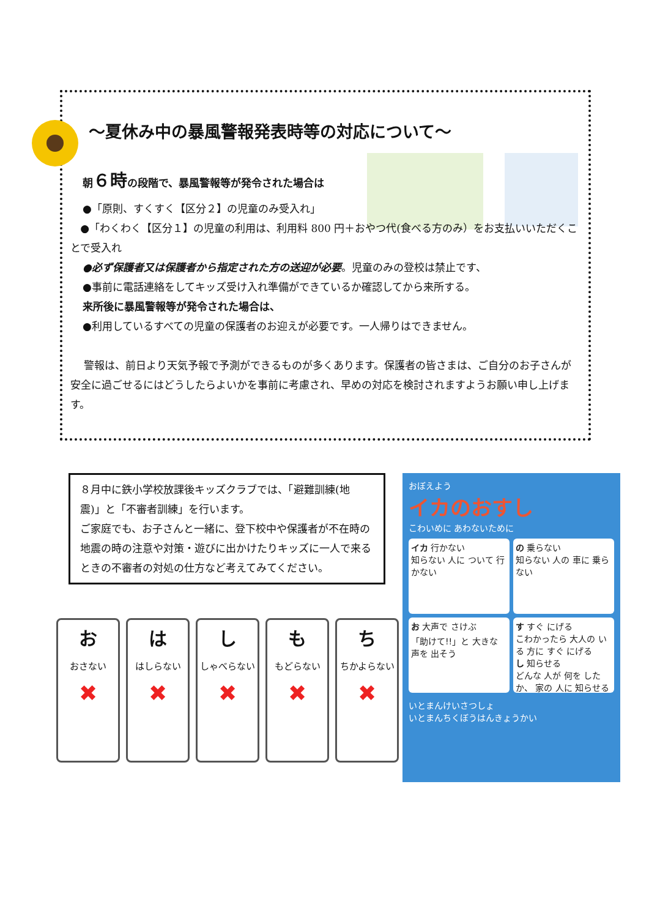～夏休み中の暴風警報発表時等の対応について～
朝６時の段階で、暴風警報等が発令された場合は
●「原則、すくすく【区分２】の児童のみ受入れ」
●「わくわく【区分１】の児童の利用は、利用料 800 円＋おやつ代(食べる方のみ）をお支払いいただくことで受入れ
●必ず保護者又は保護者から指定された方の送迎が必要。児童のみの登校は禁止です、
●事前に電話連絡をしてキッズ受け入れ準備ができているか確認してから来所する。
来所後に暴風警報等が発令された場合は、
●利用しているすべての児童の保護者のお迎えが必要です。一人帰りはできません。
警報は、前日より天気予報で予測ができるものが多くあります。保護者の皆さまは、ご自分のお子さんが安全に過ごせるにはどうしたらよいかを事前に考慮され、早めの対応を検討されますようお願い申し上げます。
８月中に鉄小学校放課後キッズクラブでは、「避難訓練(地震)」と「不審者訓練」を行います。
ご家庭でも、お子さんと一緒に、登下校中や保護者が不在時の地震の時の注意や対策・遊びに出かけたりキッズに一人で来るときの不審者の対処の仕方など考えてみてください。
おおさない
✖
ははしらない
✖
ししゃべらない
✖
ももどらない
✖
ちちかよらない
✖
おぼえよう
イカのおすし
こわいめに あわないために
イカ 行かない
知らない 人に ついて 行かない
の 乗らない
知らない 人の 車に 乗らない
お 大声で さけぶ
「助けて!!」と 大きな 声を 出そう
す すぐ にげる
こわかったら 大人の いる 方に すぐ にげる
し 知らせる
どんな 人が 何を したか、 家の 人に 知らせる
いとまんけいさつしょ
いとまんちくぼうはんきょうかい